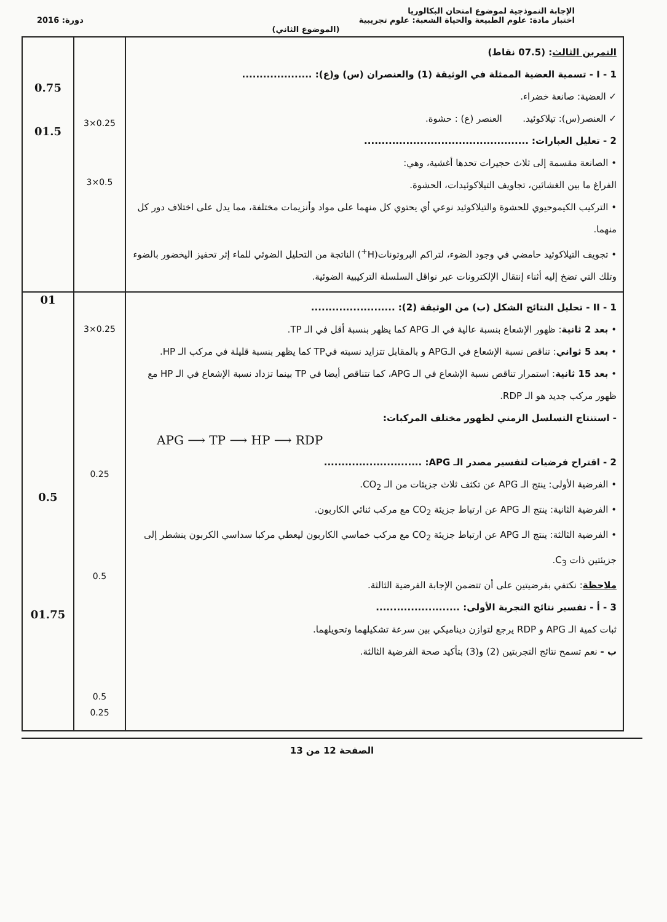الإجابة النموذجية لموضوع امتحان البكالوريا
اختبار مادة: علوم الطبيعة والحياة الشعبة: علوم تجريبية دورة: 2016
(الموضوع الثاني)
| 0.75 01.5 | 3×0.25 3×0.5 | التمرين الثالث : (07.5 نقاط) I - 1 - تسمية العضية الممثلة في الوثيقة (1) والعنصران (س) و(ع): .................... ✓ العضية: صانعة خضراء. ✓ العنصر(س): تيلاكوئيد. العنصر (ع) : حشوة. 2 - تعليل العبارات: ............................................... • الصانعة مقسمة إلى ثلاث حجيرات تحدها أغشية، وهي: الفراغ ما بين الغشائين، تجاويف التيلاكوئيدات، الحشوة. • التركيب الكيموحيوي للحشوة والتيلاكوئيد نوعي أي يحتوي كل منهما على مواد وأنزيمات مختلفة، مما يدل على اختلاف دور كل منهما. • تجويف التيلاكوئيد حامضي في وجود الضوء، لتراكم البروتونات(H<sup>+</sup>) الناتجة من التحليل الضوئي للماء إثر تحفيز اليخضور بالضوء وتلك التي تضخ إليه أثناء إنتقال الإلكترونات عبر نواقل السلسلة التركيبية الضوئية. |
| 01 0.5 01.75 | 3×0.25 0.25 0.5 0.5 0.25 | II - 1 - تحليل النتائج الشكل (ب) من الوثيقة (2): ........................ • بعد 2 ثانية : ظهور الإشعاع بنسبة عالية في الـ APG كما يظهر بنسبة أقل في الـ TP. • بعد 5 ثواني : تناقص نسبة الإشعاع في الـAPG و بالمقابل تتزايد نسبته فيTP كما يظهر بنسبة قليلة في مركب الـ HP. • بعد 15 ثانية : استمرار تناقص نسبة الإشعاع في الـ APG، كما تتناقص أيضا في TP بينما تزداد نسبة الإشعاع في الـ HP مع ظهور مركب جديد هو الـ RDP. - استنتاج التسلسل الزمني لظهور مختلف المركبات: APG ⟶ TP ⟶ HP ⟶ RDP 2 - اقتراح فرضيات لتفسير مصدر الـ APG: ............................ • الفرضية الأولى: ينتج الـ APG عن تكثف ثلاث جزيئات من الـ CO<sub>2</sub>. • الفرضية الثانية: ينتج الـ APG عن ارتباط جزيئة CO<sub>2</sub> مع مركب ثنائي الكاربون. • الفرضية الثالثة: ينتج الـ APG عن ارتباط جزيئة CO<sub>2</sub> مع مركب خماسي الكاربون ليعطي مركبا سداسي الكربون ينشطر إلى جزيئتين ذات C<sub>3</sub>. ملاحظة : نكتفي بفرضيتين على أن تتضمن الإجابة الفرضية الثالثة. 3 - أ - تفسير نتائج التجربة الأولى: ........................ ثبات كمية الـ APG و RDP يرجع لتوازن ديناميكي بين سرعة تشكيلهما وتحويلهما. ب - نعم تسمح نتائج التجربتين (2) و(3) بتأكيد صحة الفرضية الثالثة. |
الصفحة 12 من 13